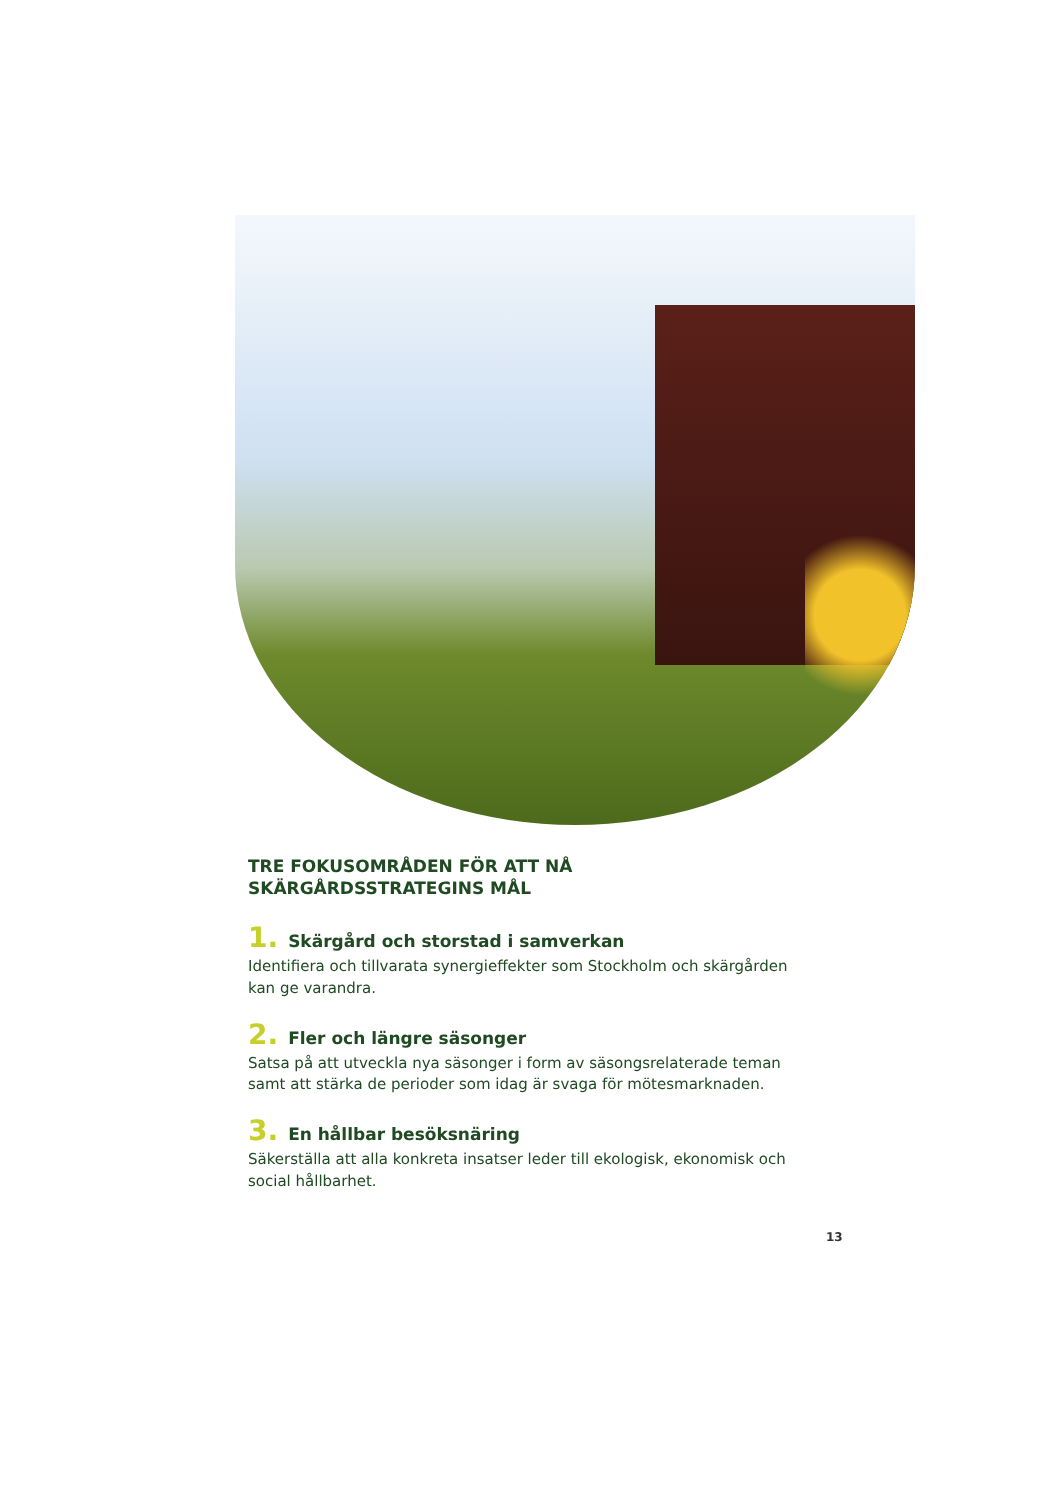TRE FOKUSOMRÅDEN FÖR ATT NÅ
SKÄRGÅRDSSTRATEGINS MÅL
1. Skärgård och storstad i samverkan
Identifiera och tillvarata synergieffekter som Stockholm och skärgården kan ge varandra.
2. Fler och längre säsonger
Satsa på att utveckla nya säsonger i form av säsongsrelaterade teman samt att stärka de perioder som idag är svaga för mötesmarknaden.
3. En hållbar besöksnäring
Säkerställa att alla konkreta insatser leder till ekologisk, ekonomisk och social hållbarhet.
13